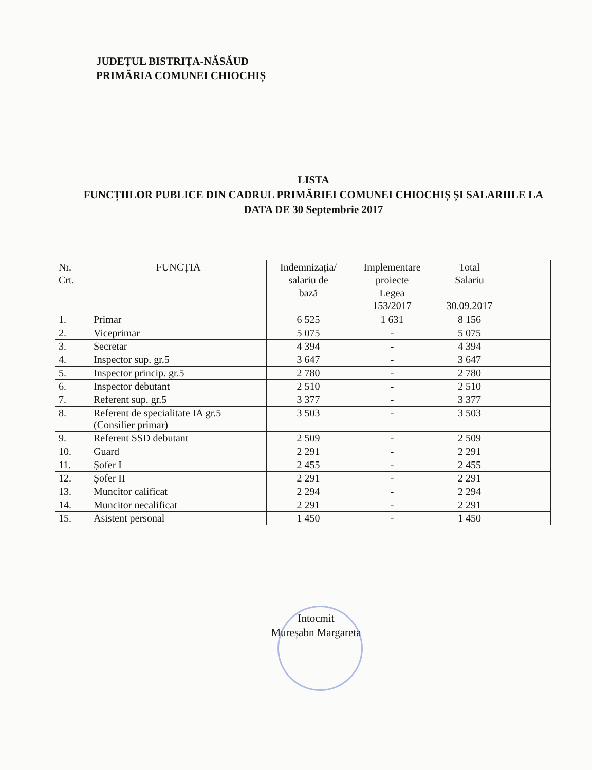JUDEȚUL BISTRIȚA-NĂSĂUD
PRIMĂRIA COMUNEI CHIOCHIȘ
LISTA
FUNCȚIILOR PUBLICE DIN CADRUL PRIMĂRIEI COMUNEI CHIOCHIȘ ȘI SALARIILE LA DATA DE 30 Septembrie 2017
| Nr. Crt. | FUNCȚIA | Indemnizația/ salariu de bază | Implementare proiecte Legea 153/2017 | Total Salariu 30.09.2017 | |
| --- | --- | --- | --- | --- | --- |
| 1. | Primar | 6 525 | 1 631 | 8 156 | |
| 2. | Viceprimar | 5 075 | - | 5 075 | |
| 3. | Secretar | 4 394 | - | 4 394 | |
| 4. | Inspector sup. gr.5 | 3 647 | - | 3 647 | |
| 5. | Inspector princip. gr.5 | 2 780 | - | 2 780 | |
| 6. | Inspector debutant | 2 510 | - | 2 510 | |
| 7. | Referent sup. gr.5 | 3 377 | - | 3 377 | |
| 8. | Referent de specialitate IA gr.5 (Consilier primar) | 3 503 | - | 3 503 | |
| 9. | Referent SSD debutant | 2 509 | - | 2 509 | |
| 10. | Guard | 2 291 | - | 2 291 | |
| 11. | Șofer I | 2 455 | - | 2 455 | |
| 12. | Șofer II | 2 291 | - | 2 291 | |
| 13. | Muncitor calificat | 2 294 | - | 2 294 | |
| 14. | Muncitor necalificat | 2 291 | - | 2 291 | |
| 15. | Asistent personal | 1 450 | - | 1 450 | |
Intocmit
Mureșabn Margareta